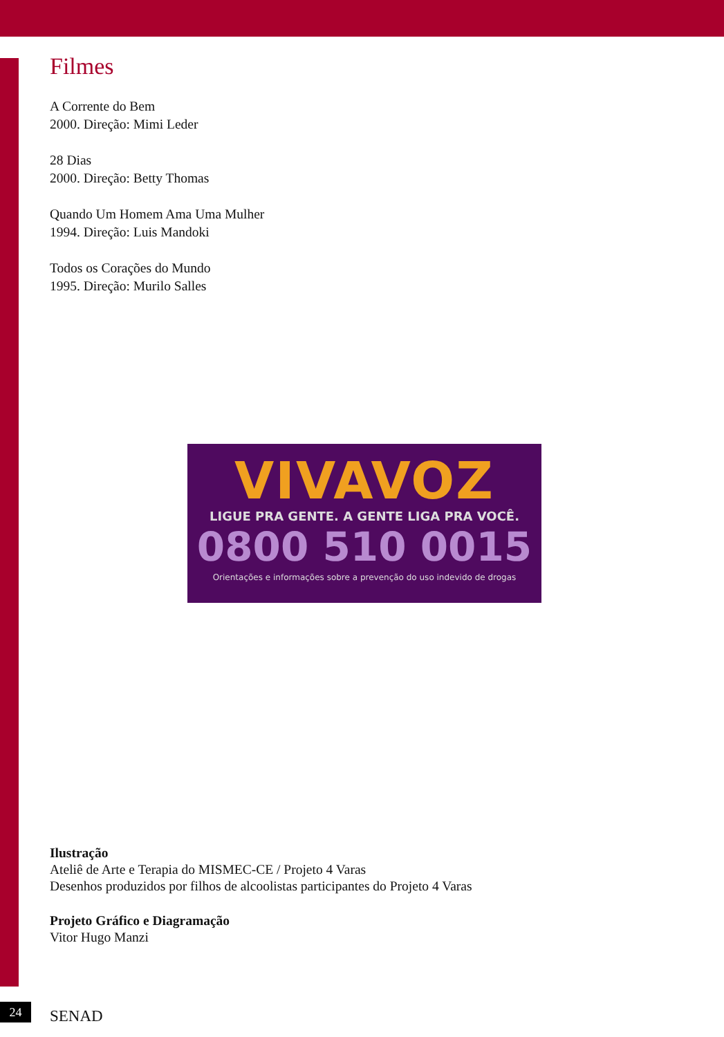Filmes
A Corrente do Bem
2000. Direção: Mimi Leder
28 Dias
2000. Direção: Betty Thomas
Quando Um Homem Ama Uma Mulher
1994. Direção: Luis Mandoki
Todos os Corações do Mundo
1995. Direção: Murilo Salles
VIVAVOZ
LIGUE PRA GENTE. A GENTE LIGA PRA VOCÊ.
0800 510 0015
Orientações e informações sobre a prevenção do uso indevido de drogas
Ilustração
Ateliê de Arte e Terapia do MISMEC-CE / Projeto 4 Varas
Desenhos produzidos por filhos de alcoolistas participantes do Projeto 4 Varas
Projeto Gráfico e Diagramação
Vitor Hugo Manzi
24 SENAD